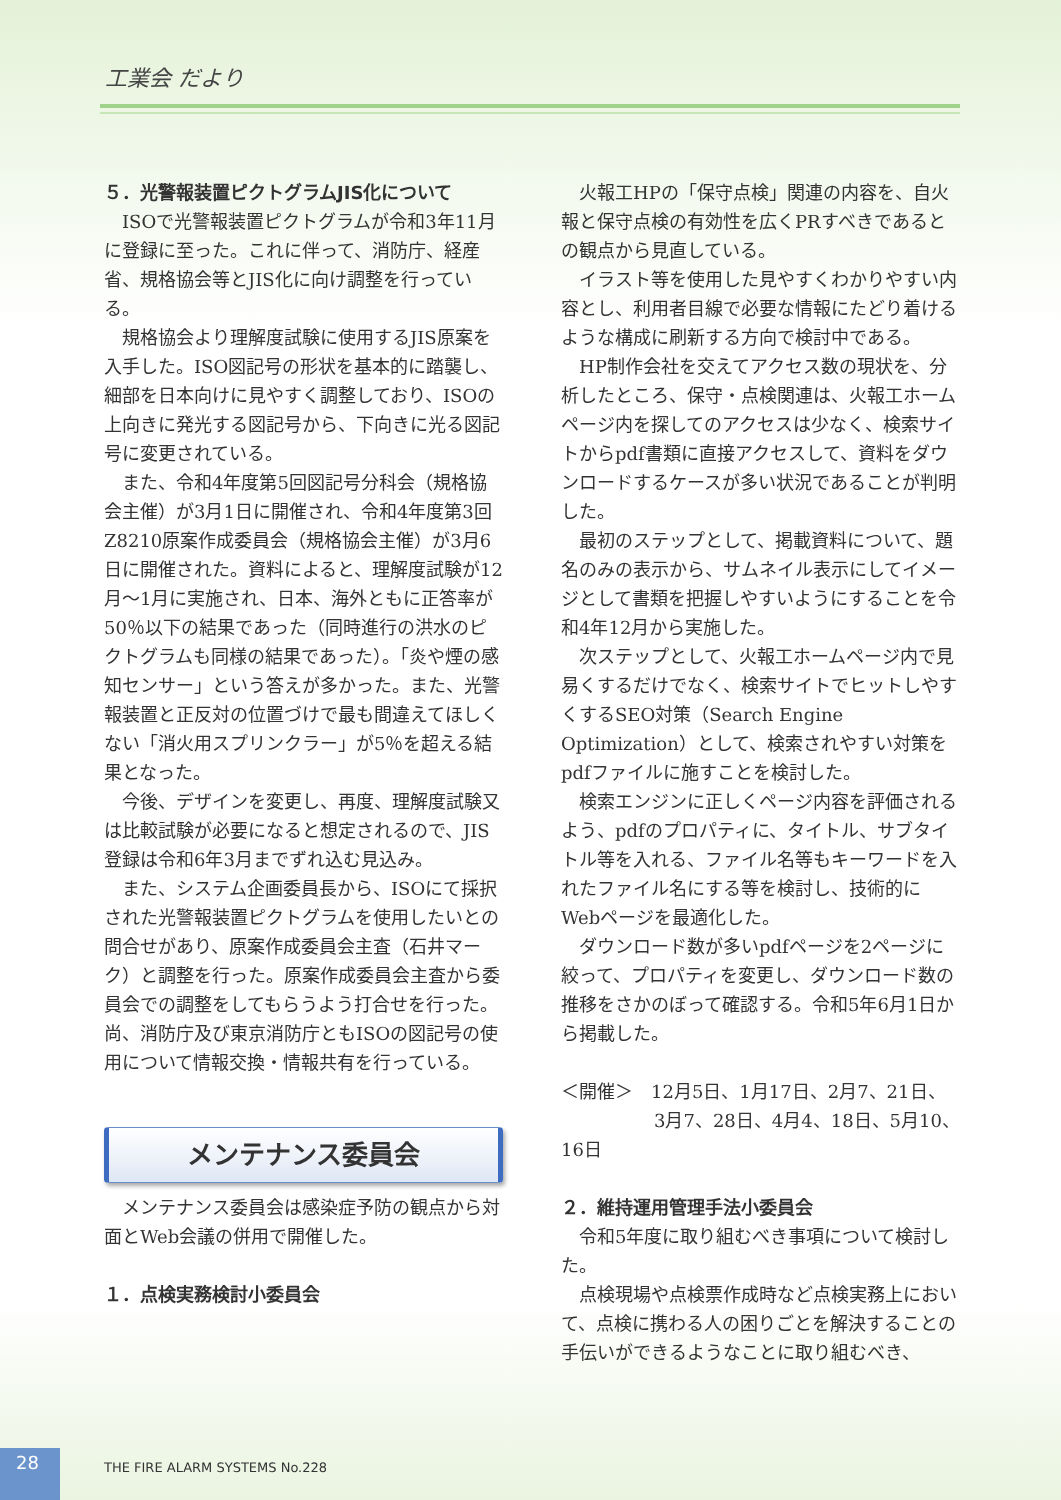工業会 だより
５．光警報装置ピクトグラムJIS化について
ISOで光警報装置ピクトグラムが令和3年11月に登録に至った。これに伴って、消防庁、経産省、規格協会等とJIS化に向け調整を行っている。
規格協会より理解度試験に使用するJIS原案を入手した。ISO図記号の形状を基本的に踏襲し、細部を日本向けに見やすく調整しており、ISOの上向きに発光する図記号から、下向きに光る図記号に変更されている。
また、令和4年度第5回図記号分科会（規格協会主催）が3月1日に開催され、令和4年度第3回Z8210原案作成委員会（規格協会主催）が3月6日に開催された。資料によると、理解度試験が12月～1月に実施され、日本、海外ともに正答率が50％以下の結果であった（同時進行の洪水のピクトグラムも同様の結果であった）。「炎や煙の感知センサー」という答えが多かった。また、光警報装置と正反対の位置づけで最も間違えてほしくない「消火用スプリンクラー」が5％を超える結果となった。
今後、デザインを変更し、再度、理解度試験又は比較試験が必要になると想定されるので、JIS登録は令和6年3月までずれ込む見込み。
また、システム企画委員長から、ISOにて採択された光警報装置ピクトグラムを使用したいとの問合せがあり、原案作成委員会主査（石井マーク）と調整を行った。原案作成委員会主査から委員会での調整をしてもらうよう打合せを行った。尚、消防庁及び東京消防庁ともISOの図記号の使用について情報交換・情報共有を行っている。
メンテナンス委員会
メンテナンス委員会は感染症予防の観点から対面とWeb会議の併用で開催した。
１．点検実務検討小委員会
火報工HPの「保守点検」関連の内容を、自火報と保守点検の有効性を広くPRすべきであるとの観点から見直している。
イラスト等を使用した見やすくわかりやすい内容とし、利用者目線で必要な情報にたどり着けるような構成に刷新する方向で検討中である。
HP制作会社を交えてアクセス数の現状を、分析したところ、保守・点検関連は、火報工ホームページ内を探してのアクセスは少なく、検索サイトからpdf書類に直接アクセスして、資料をダウンロードするケースが多い状況であることが判明した。
最初のステップとして、掲載資料について、題名のみの表示から、サムネイル表示にしてイメージとして書類を把握しやすいようにすることを令和4年12月から実施した。
次ステップとして、火報工ホームページ内で見易くするだけでなく、検索サイトでヒットしやすくするSEO対策（Search Engine Optimization）として、検索されやすい対策をpdfファイルに施すことを検討した。
検索エンジンに正しくページ内容を評価されるよう、pdfのプロパティに、タイトル、サブタイトル等を入れる、ファイル名等もキーワードを入れたファイル名にする等を検討し、技術的にWebページを最適化した。
ダウンロード数が多いpdfページを2ページに絞って、プロパティを変更し、ダウンロード数の推移をさかのぼって確認する。令和5年6月1日から掲載した。
＜開催＞　12月5日、1月17日、2月7、21日、
3月7、28日、4月4、18日、5月10、16日
２．維持運用管理手法小委員会
令和5年度に取り組むべき事項について検討した。
点検現場や点検票作成時など点検実務上において、点検に携わる人の困りごとを解決することの手伝いができるようなことに取り組むべき、
28
THE FIRE ALARM SYSTEMS No.228